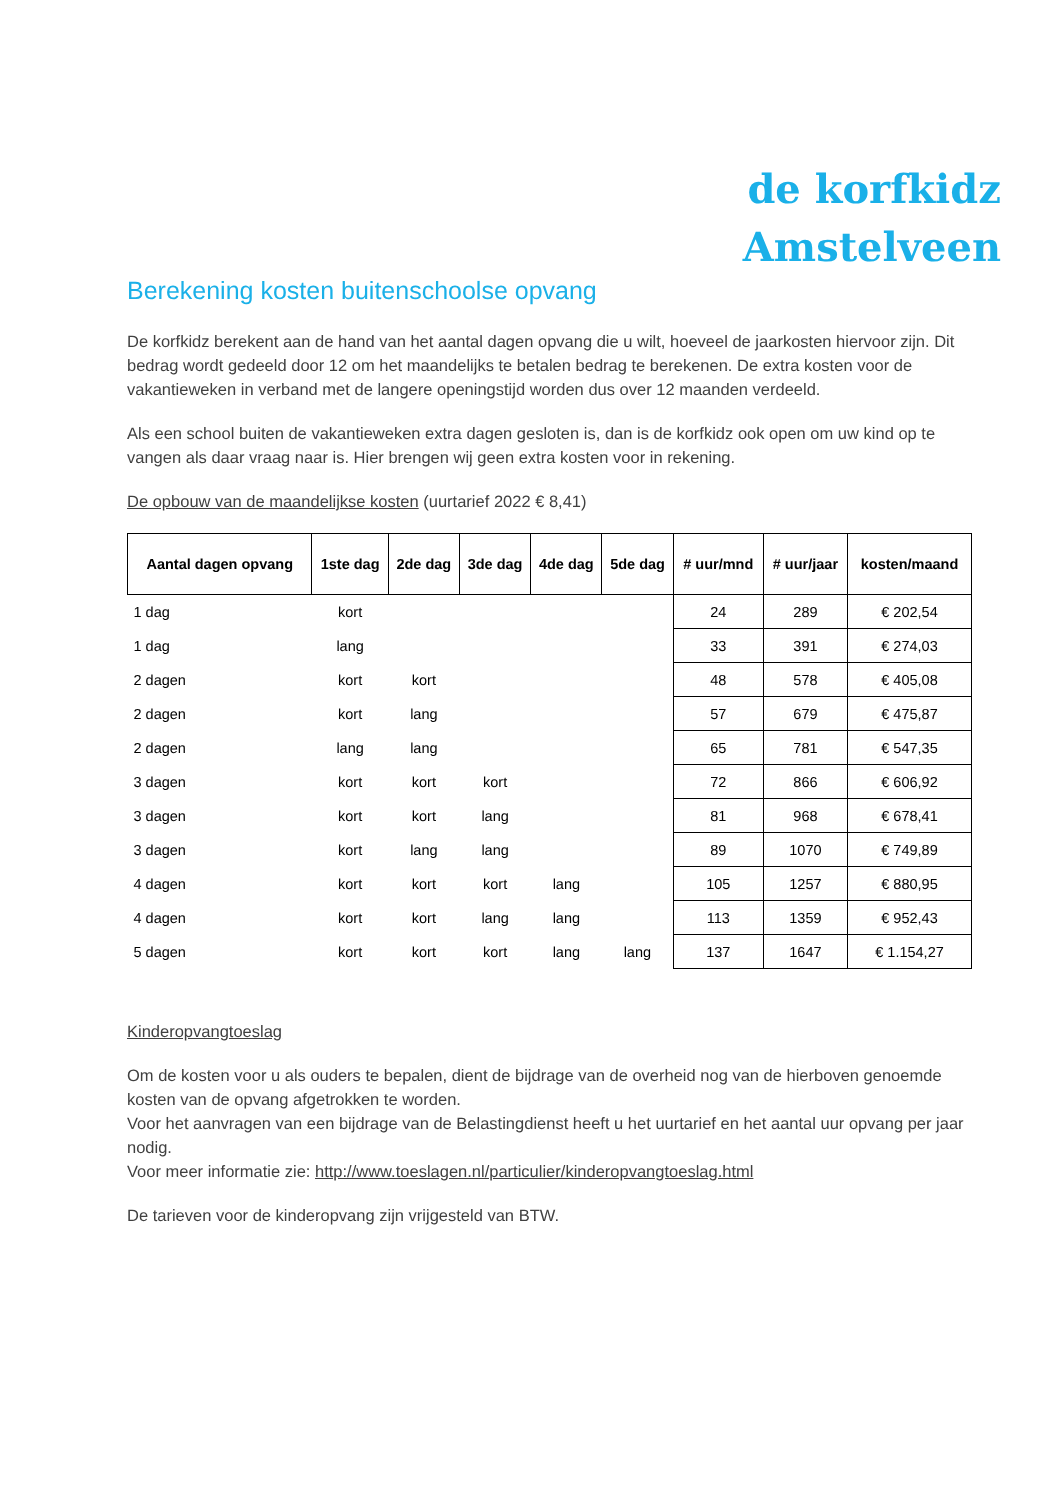de korfkidz
Amstelveen
Berekening kosten buitenschoolse opvang
De korfkidz berekent aan de hand van het aantal dagen opvang die u wilt, hoeveel de jaarkosten hiervoor zijn. Dit bedrag wordt gedeeld door 12 om het maandelijks te betalen bedrag te berekenen. De extra kosten voor de vakantieweken in verband met de langere openingstijd worden dus over 12 maanden verdeeld.
Als een school buiten de vakantieweken extra dagen gesloten is, dan is de korfkidz ook open om uw kind op te vangen als daar vraag naar is. Hier brengen wij geen extra kosten voor in rekening.
De opbouw van de maandelijkse kosten (uurtarief 2022 € 8,41)
| Aantal dagen opvang | 1ste dag | 2de dag | 3de dag | 4de dag | 5de dag | # uur/mnd | # uur/jaar | kosten/maand |
| --- | --- | --- | --- | --- | --- | --- | --- | --- |
| 1 dag | kort | | | | | 24 | 289 | € 202,54 |
| 1 dag | lang | | | | | 33 | 391 | € 274,03 |
| 2 dagen | kort | kort | | | | 48 | 578 | € 405,08 |
| 2 dagen | kort | lang | | | | 57 | 679 | € 475,87 |
| 2 dagen | lang | lang | | | | 65 | 781 | € 547,35 |
| 3 dagen | kort | kort | kort | | | 72 | 866 | € 606,92 |
| 3 dagen | kort | kort | lang | | | 81 | 968 | € 678,41 |
| 3 dagen | kort | lang | lang | | | 89 | 1070 | € 749,89 |
| 4 dagen | kort | kort | kort | lang | | 105 | 1257 | € 880,95 |
| 4 dagen | kort | kort | lang | lang | | 113 | 1359 | € 952,43 |
| 5 dagen | kort | kort | kort | lang | lang | 137 | 1647 | € 1.154,27 |
Kinderopvangtoeslag
Om de kosten voor u als ouders te bepalen, dient de bijdrage van de overheid nog van de hierboven genoemde kosten van de opvang afgetrokken te worden.
Voor het aanvragen van een bijdrage van de Belastingdienst heeft u het uurtarief en het aantal uur opvang per jaar nodig.
Voor meer informatie zie: http://www.toeslagen.nl/particulier/kinderopvangtoeslag.html
De tarieven voor de kinderopvang zijn vrijgesteld van BTW.